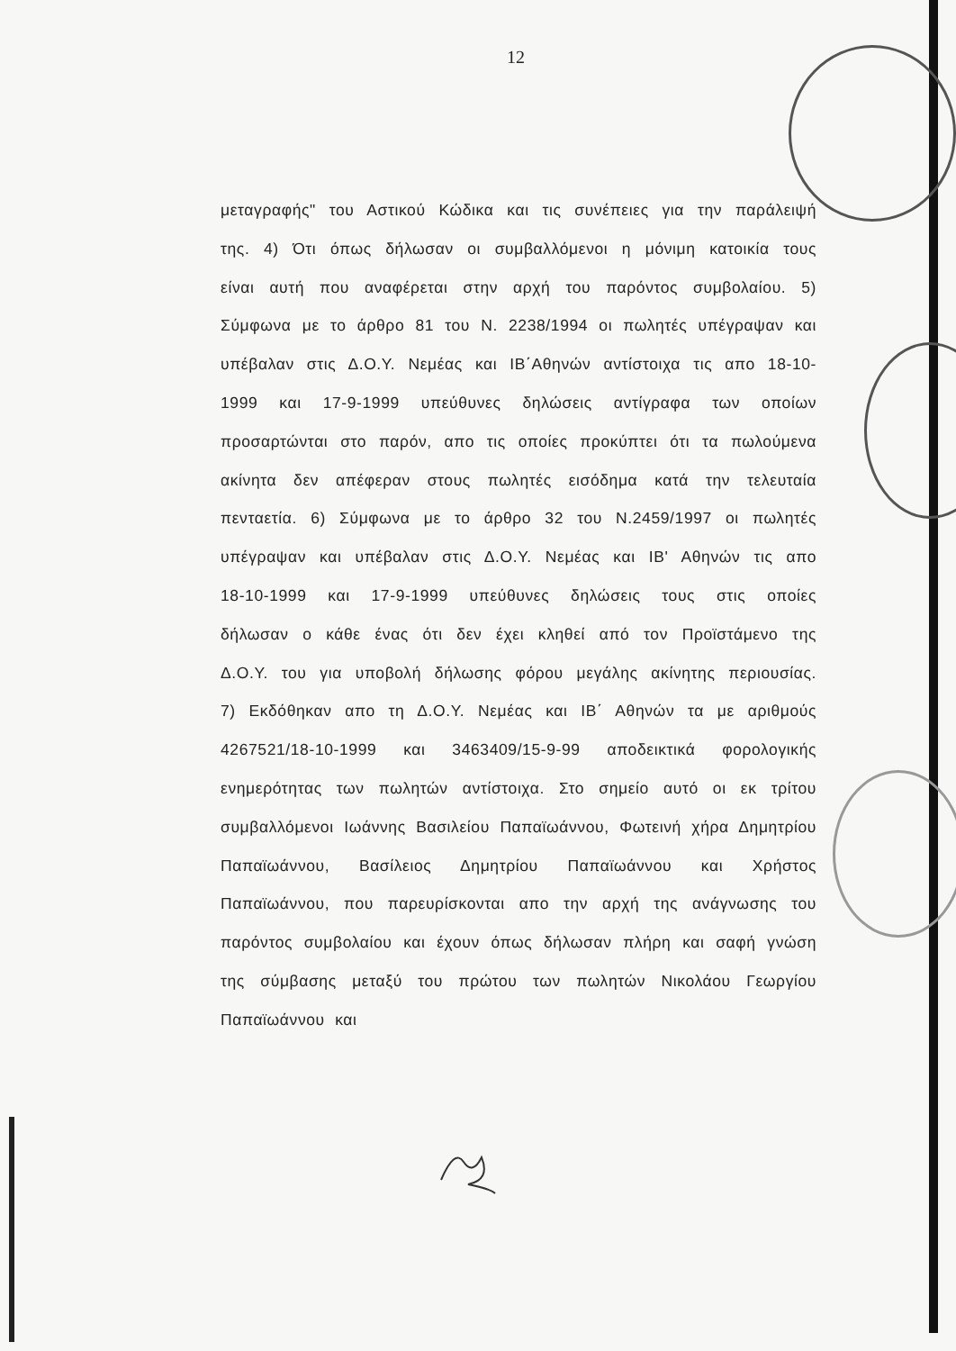12
μεταγραφής" του Αστικού Κώδικα και τις συνέπειες για την παράλειψή της. 4) Ότι όπως δήλωσαν οι συμβαλλόμενοι η μόνιμη κατοικία τους είναι αυτή που αναφέρεται στην αρχή του παρόντος συμβολαίου. 5) Σύμφωνα με το άρθρο 81 του Ν. 2238/1994 οι πωλητές υπέγραψαν και υπέβαλαν στις Δ.Ο.Υ. Νεμέας και ΙΒ΄Αθηνών αντίστοιχα τις απο 18-10-1999 και 17-9-1999 υπεύθυνες δηλώσεις αντίγραφα των οποίων προσαρτώνται στο παρόν, απο τις οποίες προκύπτει ότι τα πωλούμενα ακίνητα δεν απέφεραν στους πωλητές εισόδημα κατά την τελευταία πενταετία. 6) Σύμφωνα με το άρθρο 32 του Ν.2459/1997 οι πωλητές υπέγραψαν και υπέβαλαν στις Δ.Ο.Υ. Νεμέας και ΙΒ' Αθηνών τις απο 18-10-1999 και 17-9-1999 υπεύθυνες δηλώσεις τους στις οποίες δήλωσαν ο κάθε ένας ότι δεν έχει κληθεί από τον Προϊστάμενο της Δ.Ο.Υ. του για υποβολή δήλωσης φόρου μεγάλης ακίνητης περιουσίας. 7) Εκδόθηκαν απο τη Δ.Ο.Υ. Νεμέας και ΙΒ΄ Αθηνών τα με αριθμούς 4267521/18-10-1999 και 3463409/15-9-99 αποδεικτικά φορολογικής ενημερότητας των πωλητών αντίστοιχα. Στο σημείο αυτό οι εκ τρίτου συμβαλλόμενοι Ιωάννης Βασιλείου Παπαϊωάννου, Φωτεινή χήρα Δημητρίου Παπαϊωάννου, Βασίλειος Δημητρίου Παπαϊωάννου και Χρήστος Παπαϊωάννου, που παρευρίσκονται απο την αρχή της ανάγνωσης του παρόντος συμβολαίου και έχουν όπως δήλωσαν πλήρη και σαφή γνώση της σύμβασης μεταξύ του πρώτου των πωλητών Νικολάου Γεωργίου Παπαϊωάννου και